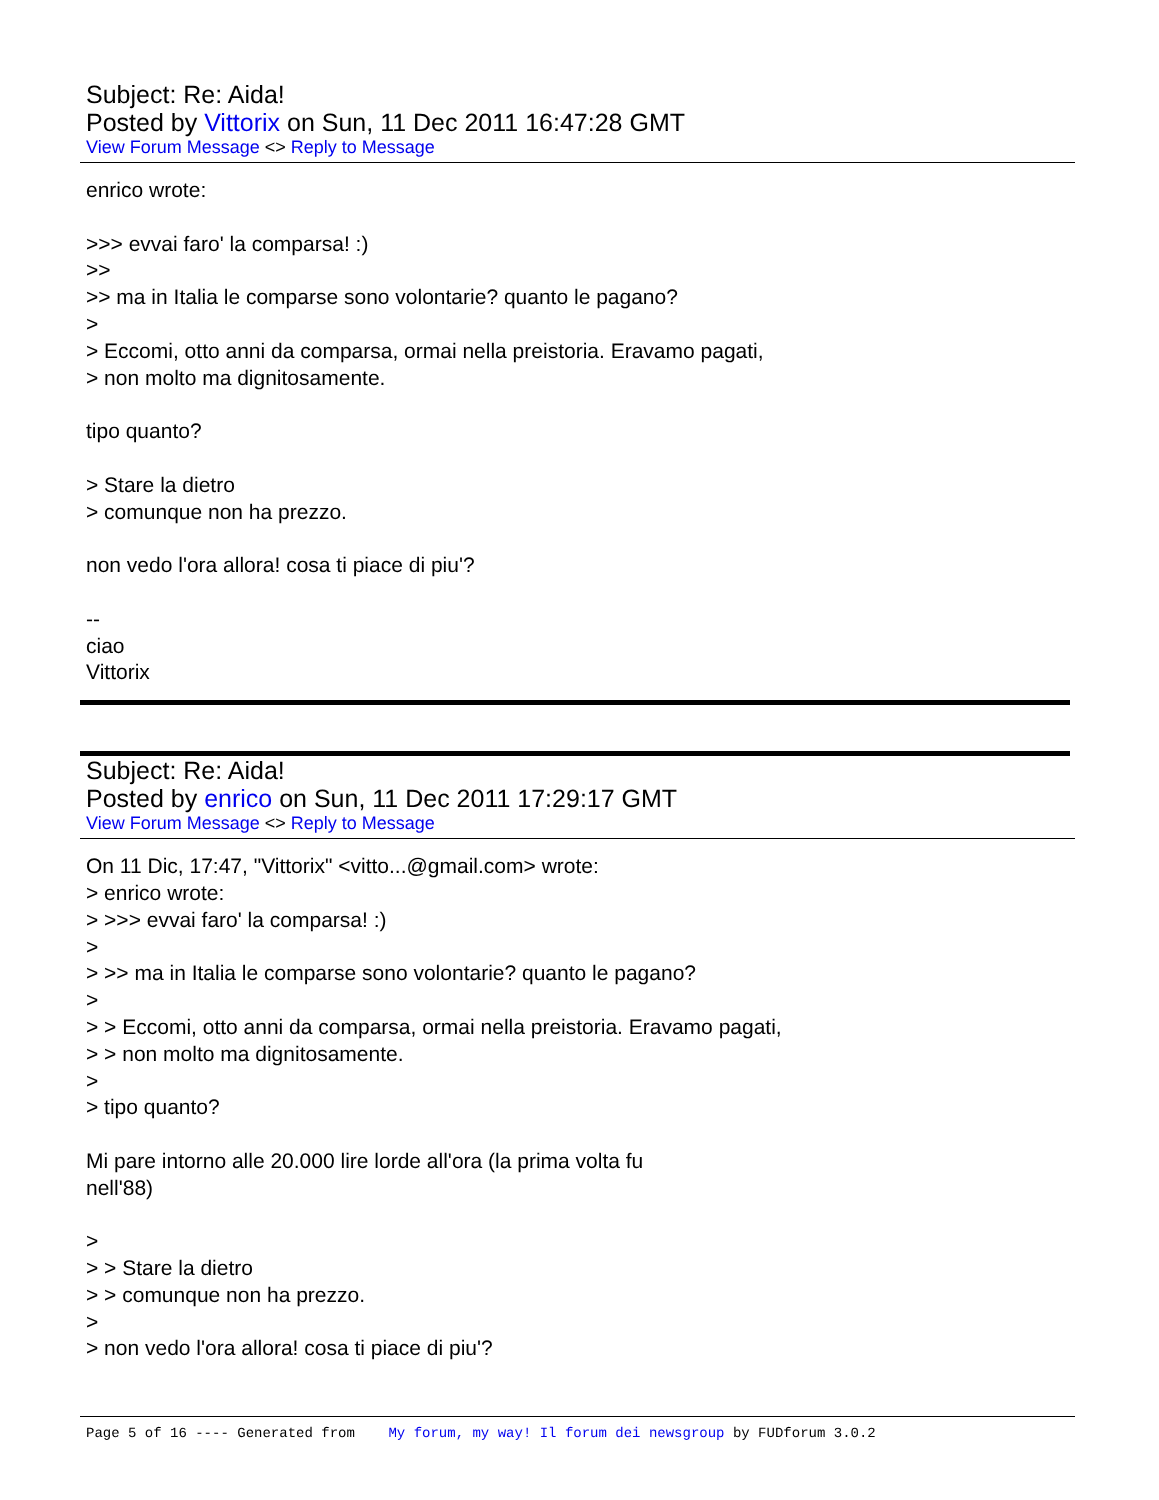Subject: Re: Aida!
Posted by Vittorix on Sun, 11 Dec 2011 16:47:28 GMT
View Forum Message <> Reply to Message
enrico wrote: >>> evvai faro' la comparsa! :) >> >> ma in Italia le comparse sono volontarie? quanto le pagano? > > Eccomi, otto anni da comparsa, ormai nella preistoria. Eravamo pagati, > non molto ma dignitosamente. tipo quanto? > Stare la dietro > comunque non ha prezzo. non vedo l'ora allora! cosa ti piace di piu'? -- ciao Vittorix
Subject: Re: Aida!
Posted by enrico on Sun, 11 Dec 2011 17:29:17 GMT
View Forum Message <> Reply to Message
On 11 Dic, 17:47, "Vittorix" <vitto...@gmail.com> wrote: > enrico wrote: > >>> evvai faro' la comparsa! :) > > >> ma in Italia le comparse sono volontarie? quanto le pagano? > > > Eccomi, otto anni da comparsa, ormai nella preistoria. Eravamo pagati, > > non molto ma dignitosamente. > > tipo quanto? Mi pare intorno alle 20.000 lire lorde all'ora (la prima volta fu nell'88) > > > Stare la dietro > > comunque non ha prezzo. > > non vedo l'ora allora! cosa ti piace di piu'?
Page 5 of 16 ---- Generated from My forum, my way! Il forum dei newsgroup by FUDforum 3.0.2